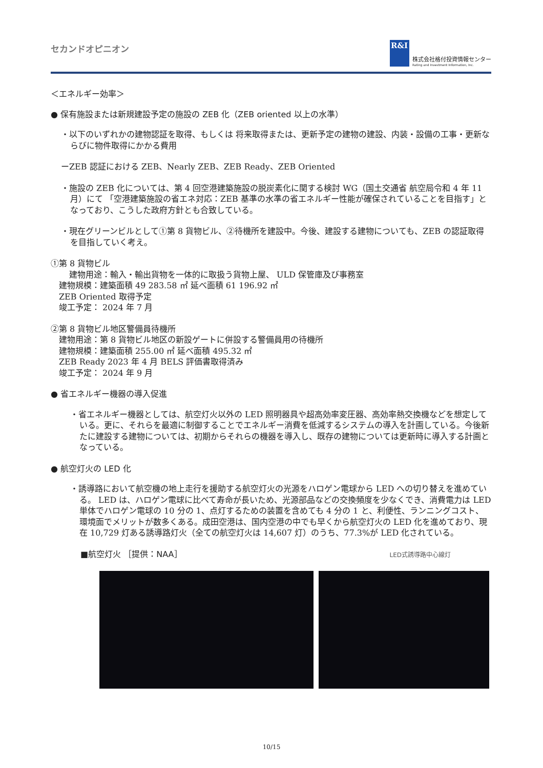セカンドオピニオン
R&I
株式会社格付投資情報センター
Rating and Investment Information, Inc.
＜エネルギー効率＞
● 保有施設または新規建設予定の施設の ZEB 化（ZEB oriented 以上の水準）
・以下のいずれかの建物認証を取得、もしくは 将来取得または、更新予定の建物の建設、内装・設備の工事・更新ならびに物件取得にかかる費用
ーZEB 認証における ZEB、Nearly ZEB、ZEB Ready、ZEB Oriented
・施設の ZEB 化については、第 4 回空港建築施設の脱炭素化に関する検討 WG（国土交通省 航空局令和 4 年 11 月）にて 「空港建築施設の省エネ対応：ZEB 基準の水準の省エネルギー性能が確保されていることを目指す」となっており、こうした政府方針とも合致している。
・現在グリーンビルとして①第 8 貨物ビル、②待機所を建設中。今後、建設する建物についても、ZEB の認証取得を目指していく考え。
①第 8 貨物ビル
　建物用途：輸入・輸出貨物を一体的に取扱う貨物上屋、 ULD 保管庫及び事務室
　建物規模：建築面積 49 283.58 ㎡ 延べ面積 61 196.92 ㎡
　ZEB Oriented 取得予定
　竣工予定： 2024 年 7 月
②第 8 貨物ビル地区警備員待機所
　建物用途：第 8 貨物ビル地区の新設ゲートに併設する警備員用の待機所
　建物規模：建築面積 255.00 ㎡ 延べ面積 495.32 ㎡
　ZEB Ready 2023 年 4 月 BELS 評価書取得済み
　竣工予定： 2024 年 9 月
● 省エネルギー機器の導入促進
・省エネルギー機器としては、航空灯火以外の LED 照明器具や超高効率変圧器、高効率熱交換機などを想定している。更に、それらを最適に制御することでエネルギー消費を低減するシステムの導入を計画している。今後新たに建設する建物については、初期からそれらの機器を導入し、既存の建物については更新時に導入する計画となっている。
● 航空灯火の LED 化
・誘導路において航空機の地上走行を援助する航空灯火の光源をハロゲン電球から LED への切り替えを進めている。 LED は、ハロゲン電球に比べて寿命が長いため、光源部品などの交換頻度を少なくでき、消費電力は LED 単体でハロゲン電球の 10 分の 1、点灯するための装置を含めても 4 分の 1 と、利便性、ランニングコスト、環境面でメリットが数多くある。成田空港は、国内空港の中でも早くから航空灯火の LED 化を進めており、現在 10,729 灯ある誘導路灯火（全ての航空灯火は 14,607 灯）のうち、77.3%が LED 化されている。
■航空灯火 ［提供：NAA］ LED式誘導路中心線灯
10/15